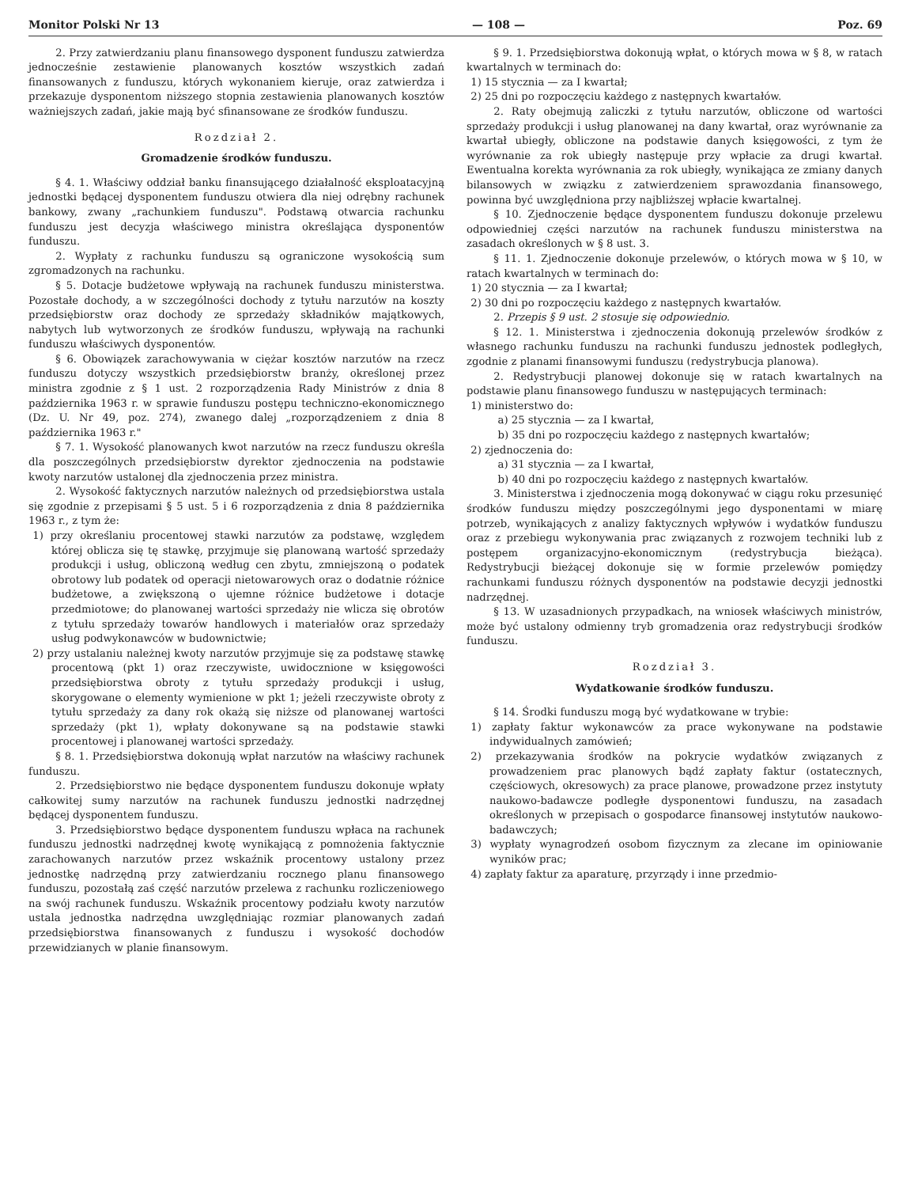Monitor Polski Nr 13 — 108 — Poz. 69
2. Przy zatwierdzaniu planu finansowego dysponent funduszu zatwierdza jednocześnie zestawienie planowanych kosztów wszystkich zadań finansowanych z funduszu, których wykonaniem kieruje, oraz zatwierdza i przekazuje dysponentom niższego stopnia zestawienia planowanych kosztów ważniejszych zadań, jakie mają być sfinansowane ze środków funduszu.
Rozdział 2.
Gromadzenie środków funduszu.
§ 4. 1. Właściwy oddział banku finansującego działalność eksploatacyjną jednostki będącej dysponentem funduszu otwiera dla niej odrębny rachunek bankowy, zwany „rachunkiem funduszu". Podstawą otwarcia rachunku funduszu jest decyzja właściwego ministra określająca dysponentów funduszu.
2. Wypłaty z rachunku funduszu są ograniczone wysokością sum zgromadzonych na rachunku.
§ 5. Dotacje budżetowe wpływają na rachunek funduszu ministerstwa. Pozostałe dochody, a w szczególności dochody z tytułu narzutów na koszty przedsiębiorstw oraz dochody ze sprzedaży składników majątkowych, nabytych lub wytworzonych ze środków funduszu, wpływają na rachunki funduszu właściwych dysponentów.
§ 6. Obowiązek zarachowywania w ciężar kosztów narzutów na rzecz funduszu dotyczy wszystkich przedsiębiorstw branży, określonej przez ministra zgodnie z § 1 ust. 2 rozporządzenia Rady Ministrów z dnia 8 października 1963 r. w sprawie funduszu postępu techniczno-ekonomicznego (Dz. U. Nr 49, poz. 274), zwanego dalej „rozporządzeniem z dnia 8 października 1963 r."
§ 7. 1. Wysokość planowanych kwot narzutów na rzecz funduszu określa dla poszczególnych przedsiębiorstw dyrektor zjednoczenia na podstawie kwoty narzutów ustalonej dla zjednoczenia przez ministra.
2. Wysokość faktycznych narzutów należnych od przedsiębiorstwa ustala się zgodnie z przepisami § 5 ust. 5 i 6 rozporządzenia z dnia 8 października 1963 r., z tym że:
1) przy określaniu procentowej stawki narzutów za podstawę, względem której oblicza się tę stawkę, przyjmuje się planowaną wartość sprzedaży produkcji i usług, obliczoną według cen zbytu, zmniejszoną o podatek obrotowy lub podatek od operacji nietowarowych oraz o dodatnie różnice budżetowe, a zwiększoną o ujemne różnice budżetowe i dotacje przedmiotowe; do planowanej wartości sprzedaży nie wlicza się obrotów z tytułu sprzedaży towarów handlowych i materiałów oraz sprzedaży usług podwykonawców w budownictwie;
2) przy ustalaniu należnej kwoty narzutów przyjmuje się za podstawę stawkę procentową (pkt 1) oraz rzeczywiste, uwidocznione w księgowości przedsiębiorstwa obroty z tytułu sprzedaży produkcji i usług, skorygowane o elementy wymienione w pkt 1; jeżeli rzeczywiste obroty z tytułu sprzedaży za dany rok okażą się niższe od planowanej wartości sprzedaży (pkt 1), wpłaty dokonywane są na podstawie stawki procentowej i planowanej wartości sprzedaży.
§ 8. 1. Przedsiębiorstwa dokonują wpłat narzutów na właściwy rachunek funduszu.
2. Przedsiębiorstwo nie będące dysponentem funduszu dokonuje wpłaty całkowitej sumy narzutów na rachunek funduszu jednostki nadrzędnej będącej dysponentem funduszu.
3. Przedsiębiorstwo będące dysponentem funduszu wpłaca na rachunek funduszu jednostki nadrzędnej kwotę wynikającą z pomnożenia faktycznie zarachowanych narzutów przez wskaźnik procentowy ustalony przez jednostkę nadrzędną przy zatwierdzaniu rocznego planu finansowego funduszu, pozostałą zaś część narzutów przelewa z rachunku rozliczeniowego na swój rachunek funduszu. Wskaźnik procentowy podziału kwoty narzutów ustala jednostka nadrzędna uwzględniając rozmiar planowanych zadań przedsiębiorstwa finansowanych z funduszu i wysokość dochodów przewidzianych w planie finansowym.
§ 9. 1. Przedsiębiorstwa dokonują wpłat, o których mowa w § 8, w ratach kwartalnych w terminach do:
1) 15 stycznia — za I kwartał;
2) 25 dni po rozpoczęciu każdego z następnych kwartałów.
2. Raty obejmują zaliczki z tytułu narzutów, obliczone od wartości sprzedaży produkcji i usług planowanej na dany kwartał, oraz wyrównanie za kwartał ubiegły, obliczone na podstawie danych księgowości, z tym że wyrównanie za rok ubiegły następuje przy wpłacie za drugi kwartał. Ewentualna korekta wyrównania za rok ubiegły, wynikająca ze zmiany danych bilansowych w związku z zatwierdzeniem sprawozdania finansowego, powinna być uwzględniona przy najbliższej wpłacie kwartalnej.
§ 10. Zjednoczenie będące dysponentem funduszu dokonuje przelewu odpowiedniej części narzutów na rachunek funduszu ministerstwa na zasadach określonych w § 8 ust. 3.
§ 11. 1. Zjednoczenie dokonuje przelewów, o których mowa w § 10, w ratach kwartalnych w terminach do:
1) 20 stycznia — za I kwartał;
2) 30 dni po rozpoczęciu każdego z następnych kwartałów.
2. Przepis § 9 ust. 2 stosuje się odpowiednio.
§ 12. 1. Ministerstwa i zjednoczenia dokonują przelewów środków z własnego rachunku funduszu na rachunki funduszu jednostek podległych, zgodnie z planami finansowymi funduszu (redystrybucja planowa).
2. Redystrybucji planowej dokonuje się w ratach kwartalnych na podstawie planu finansowego funduszu w następujących terminach:
1) ministerstwo do:
a) 25 stycznia — za I kwartał,
b) 35 dni po rozpoczęciu każdego z następnych kwartałów;
2) zjednoczenia do:
a) 31 stycznia — za I kwartał,
b) 40 dni po rozpoczęciu każdego z następnych kwartałów.
3. Ministerstwa i zjednoczenia mogą dokonywać w ciągu roku przesunięć środków funduszu między poszczególnymi jego dysponentami w miarę potrzeb, wynikających z analizy faktycznych wpływów i wydatków funduszu oraz z przebiegu wykonywania prac związanych z rozwojem techniki lub z postępem organizacyjno-ekonomicznym (redystrybucja bieżąca). Redystrybucji bieżącej dokonuje się w formie przelewów pomiędzy rachunkami funduszu różnych dysponentów na podstawie decyzji jednostki nadrzędnej.
§ 13. W uzasadnionych przypadkach, na wniosek właściwych ministrów, może być ustalony odmienny tryb gromadzenia oraz redystrybucji środków funduszu.
Rozdział 3.
Wydatkowanie środków funduszu.
§ 14. Środki funduszu mogą być wydatkowane w trybie:
1) zapłaty faktur wykonawców za prace wykonywane na podstawie indywidualnych zamówień;
2) przekazywania środków na pokrycie wydatków związanych z prowadzeniem prac planowych bądź zapłaty faktur (ostatecznych, częściowych, okresowych) za prace planowe, prowadzone przez instytuty naukowo-badawcze podległe dysponentowi funduszu, na zasadach określonych w przepisach o gospodarce finansowej instytutów naukowo-badawczych;
3) wypłaty wynagrodzeń osobom fizycznym za zlecane im opiniowanie wyników prac;
4) zapłaty faktur za aparaturę, przyrządy i inne przedmio-